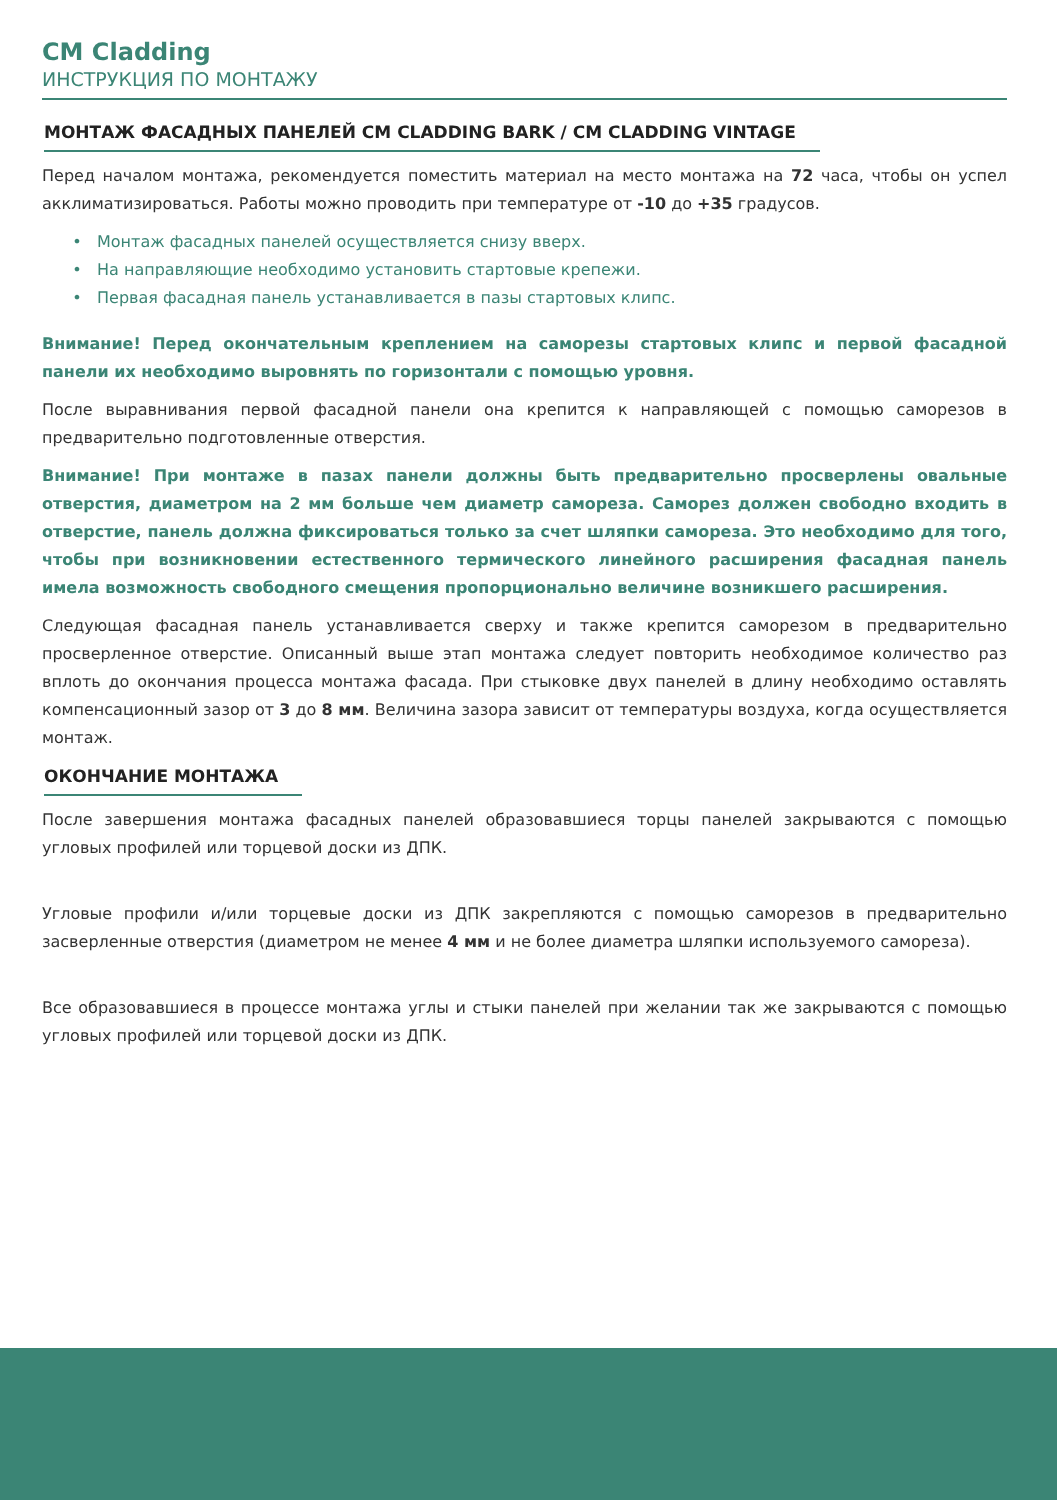CM Cladding
ИНСТРУКЦИЯ ПО МОНТАЖУ
МОНТАЖ ФАСАДНЫХ ПАНЕЛЕЙ CM CLADDING BARK / CM CLADDING VINTAGE
Перед началом монтажа, рекомендуется поместить материал на место монтажа на 72 часа, чтобы он успел акклиматизироваться. Работы можно проводить при температуре от -10 до +35 градусов.
Монтаж фасадных панелей осуществляется снизу вверх.
На направляющие необходимо установить стартовые крепежи.
Первая фасадная панель устанавливается в пазы стартовых клипс.
Внимание! Перед окончательным креплением на саморезы стартовых клипс и первой фасадной панели их необходимо выровнять по горизонтали с помощью уровня.
После выравнивания первой фасадной панели она крепится к направляющей с помощью саморезов в предварительно подготовленные отверстия.
Внимание! При монтаже в пазах панели должны быть предварительно просверлены овальные отверстия, диаметром на 2 мм больше чем диаметр самореза. Саморез должен свободно входить в отверстие, панель должна фиксироваться только за счет шляпки самореза. Это необходимо для того, чтобы при возникновении естественного термического линейного расширения фасадная панель имела возможность свободного смещения пропорционально величине возникшего расширения.
Следующая фасадная панель устанавливается сверху и также крепится саморезом в предварительно просверленное отверстие. Описанный выше этап монтажа следует повторить необходимое количество раз вплоть до окончания процесса монтажа фасада. При стыковке двух панелей в длину необходимо оставлять компенсационный зазор от 3 до 8 мм. Величина зазора зависит от температуры воздуха, когда осуществляется монтаж.
ОКОНЧАНИЕ МОНТАЖА
После завершения монтажа фасадных панелей образовавшиеся торцы панелей закрываются с помощью угловых профилей или торцевой доски из ДПК.
Угловые профили и/или торцевые доски из ДПК закрепляются с помощью саморезов в предварительно засверленные отверстия (диаметром не менее 4 мм и не более диаметра шляпки используемого самореза).
Все образовавшиеся в процессе монтажа углы и стыки панелей при желании так же закрываются с помощью угловых профилей или торцевой доски из ДПК.